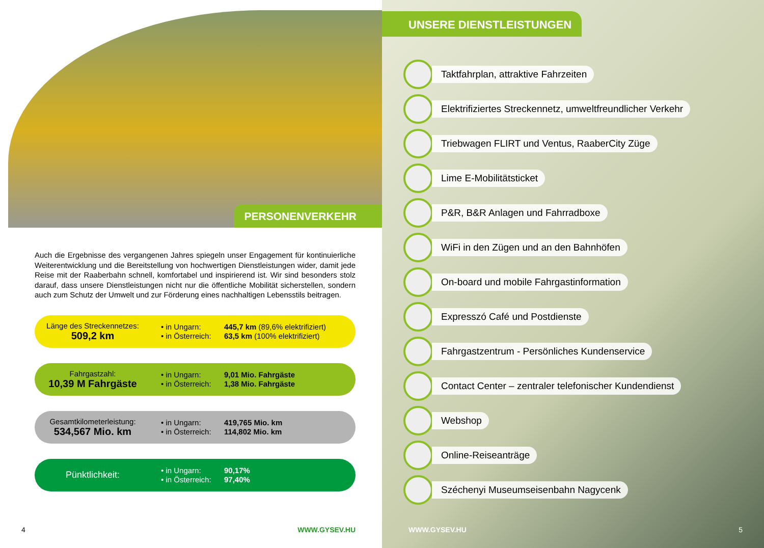PERSONENVERKEHR
Auch die Ergebnisse des vergangenen Jahres spiegeln unser Engagement für kontinuierliche Weiterentwicklung und die Bereitstellung von hochwertigen Dienstleistungen wider, damit jede Reise mit der Raaberbahn schnell, komfortabel und inspirierend ist. Wir sind besonders stolz darauf, dass unsere Dienstleistungen nicht nur die öffentliche Mobilität sicherstellen, sondern auch zum Schutz der Umwelt und zur Förderung eines nachhaltigen Lebensstils beitragen.
Länge des Streckennetzes:
509,2 km
• in Ungarn: 445,7 km (89,6% elektrifiziert) • in Österreich: 63,5 km (100% elektrifiziert)
Fahrgastzahl:
10,39 M Fahrgäste
• in Ungarn: 9,01 Mio. Fahrgäste • in Österreich: 1,38 Mio. Fahrgäste
Gesamtkilometerleistung:
534,567 Mio. km
• in Ungarn: 419,765 Mio. km • in Österreich: 114,802 Mio. km
Pünktlichkeit:
• in Ungarn: 90,17% • in Österreich: 97,40%
4 WWW.GYSEV.HU
UNSERE DIENSTLEISTUNGEN
Taktfahrplan, attraktive Fahrzeiten
Elektrifiziertes Streckennetz, umweltfreundlicher Verkehr
Triebwagen FLIRT und Ventus, RaaberCity Züge
Lime E-Mobilitätsticket
P&R, B&R Anlagen und Fahrradboxe
WiFi in den Zügen und an den Bahnhöfen
On-board und mobile Fahrgastinformation
Expresszó Café und Postdienste
Fahrgastzentrum - Persönliches Kundenservice
Contact Center – zentraler telefonischer Kundendienst
Webshop
Online-Reiseanträge
Széchenyi Museumseisenbahn Nagycenk
WWW.GYSEV.HU 5